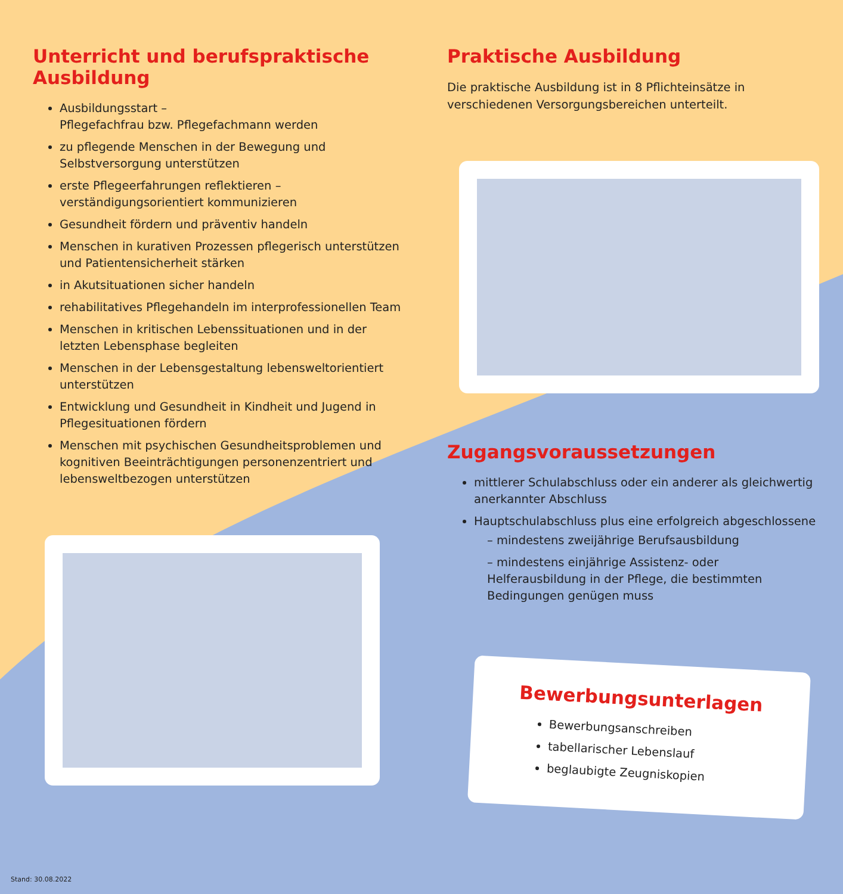Unterricht und berufspraktische Ausbildung
Ausbildungsstart –
Pflegefachfrau bzw. Pflegefachmann werden
zu pflegende Menschen in der Bewegung und Selbstversorgung unterstützen
erste Pflegeerfahrungen reflektieren – verständigungsorientiert kommunizieren
Gesundheit fördern und präventiv handeln
Menschen in kurativen Prozessen pflegerisch unterstützen und Patientensicherheit stärken
in Akutsituationen sicher handeln
rehabilitatives Pflegehandeln im interprofessionellen Team
Menschen in kritischen Lebenssituationen und in der letzten Lebensphase begleiten
Menschen in der Lebensgestaltung lebensweltorientiert unterstützen
Entwicklung und Gesundheit in Kindheit und Jugend in Pflegesituationen fördern
Menschen mit psychischen Gesundheitsproblemen und kognitiven Beeinträchtigungen personenzentriert und lebensweltbezogen unterstützen
Praktische Ausbildung
Die praktische Ausbildung ist in 8 Pflichteinsätze in verschiedenen Versorgungsbereichen unterteilt.
Zugangsvoraussetzungen
mittlerer Schulabschluss oder ein anderer als gleichwertig anerkannter Abschluss
Hauptschulabschluss plus eine erfolgreich abgeschlossene
– mindestens zweijährige Berufsausbildung
– mindestens einjährige Assistenz- oder Helferausbildung in der Pflege, die bestimmten Bedingungen genügen muss
Bewerbungsunterlagen
Bewerbungsanschreiben
tabellarischer Lebenslauf
beglaubigte Zeugniskopien
Stand: 30.08.2022